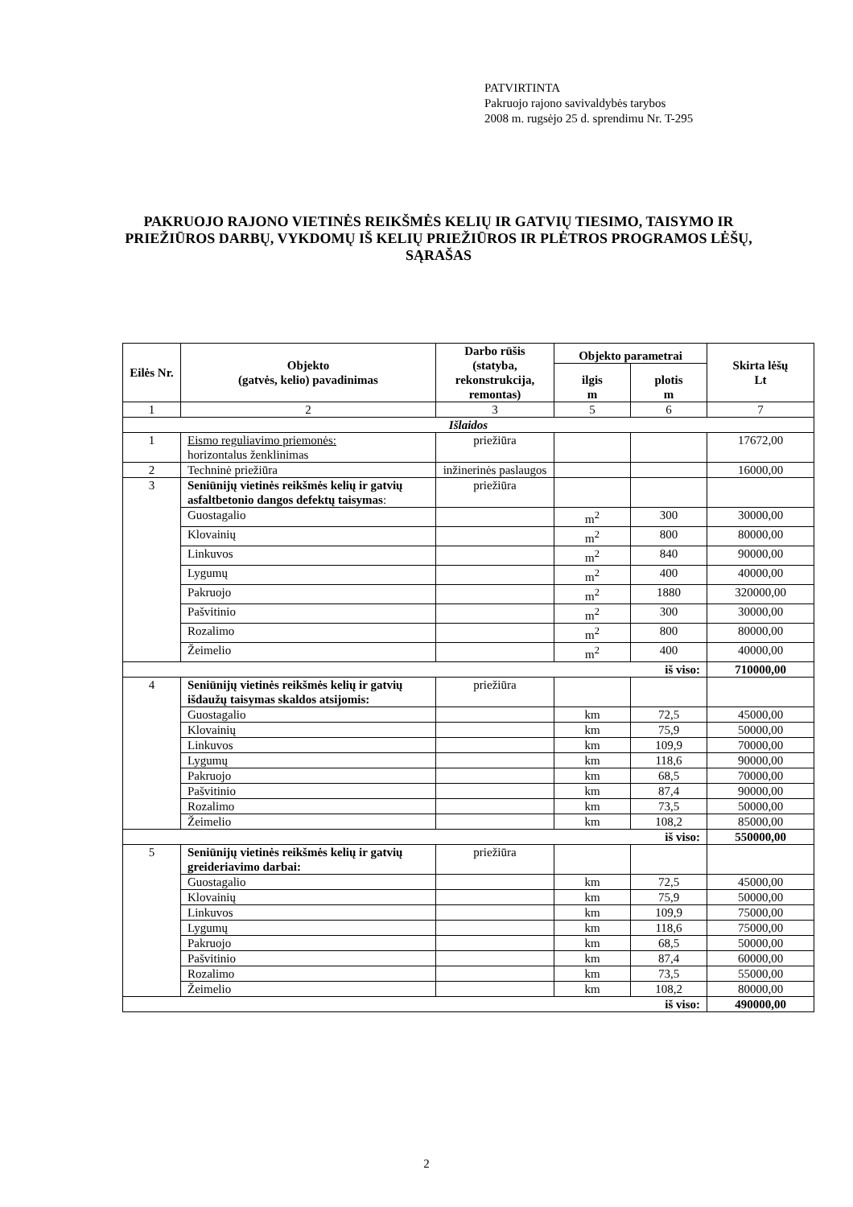PATVIRTINTA
Pakruojo rajono savivaldybės tarybos
2008 m. rugsėjo 25 d. sprendimu Nr. T-295
PAKRUOJO RAJONO VIETINĖS REIKŠMĖS KELIŲ IR GATVIŲ TIESIMO, TAISYMO IR PRIEŽIŪROS DARBŲ, VYKDOMŲ IŠ KELIŲ PRIEŽIŪROS IR PLĖTROS PROGRAMOS LĖŠŲ, SĄRAŠAS
| Eilės Nr. | Objekto (gatvės, kelio) pavadinimas | Darbo rūšis (statyba, rekonstrukcija, remontas) | Objekto parametrai | | Skirta lėšų Lt |
| --- | --- | --- | --- | --- | --- |
| | | | ilgis m | plotis m | |
| 1 | 2 | 3 | 5 | 6 | 7 |
| Išlaidos | | | | | |
| 1 | Eismo reguliavimo priemonės: horizontalus ženklinimas | priežiūra | | | 17672,00 |
| 2 | Techninė priežiūra | inžinerinės paslaugos | | | 16000,00 |
| 3 | Seniūnijų vietinės reikšmės kelių ir gatvių asfaltbetonio dangos defektų taisymas : | priežiūra | | | |
| | Guostagalio | | m<sup>2</sup> | 300 | 30000,00 |
| | Klovainių | | m<sup>2</sup> | 800 | 80000,00 |
| | Linkuvos | | m<sup>2</sup> | 840 | 90000,00 |
| | Lygumų | | m<sup>2</sup> | 400 | 40000,00 |
| | Pakruojo | | m<sup>2</sup> | 1880 | 320000,00 |
| | Pašvitinio | | m<sup>2</sup> | 300 | 30000,00 |
| | Rozalimo | | m<sup>2</sup> | 800 | 80000,00 |
| | Žeimelio | | m<sup>2</sup> | 400 | 40000,00 |
| iš viso: | | | | | 710000,00 |
| 4 | Seniūnijų vietinės reikšmės kelių ir gatvių išdaužų taisymas skaldos atsijomis: | priežiūra | | | |
| | Guostagalio | | km | 72,5 | 45000,00 |
| | Klovainių | | km | 75,9 | 50000,00 |
| | Linkuvos | | km | 109,9 | 70000,00 |
| | Lygumų | | km | 118,6 | 90000,00 |
| | Pakruojo | | km | 68,5 | 70000,00 |
| | Pašvitinio | | km | 87,4 | 90000,00 |
| | Rozalimo | | km | 73,5 | 50000,00 |
| | Žeimelio | | km | 108,2 | 85000,00 |
| iš viso: | | | | | 550000,00 |
| 5 | Seniūnijų vietinės reikšmės kelių ir gatvių greideriavimo darbai: | priežiūra | | | |
| | Guostagalio | | km | 72,5 | 45000,00 |
| | Klovainių | | km | 75,9 | 50000,00 |
| | Linkuvos | | km | 109,9 | 75000,00 |
| | Lygumų | | km | 118,6 | 75000,00 |
| | Pakruojo | | km | 68,5 | 50000,00 |
| | Pašvitinio | | km | 87,4 | 60000,00 |
| | Rozalimo | | km | 73,5 | 55000,00 |
| | Žeimelio | | km | 108,2 | 80000,00 |
| iš viso: | | | | | 490000,00 |
2